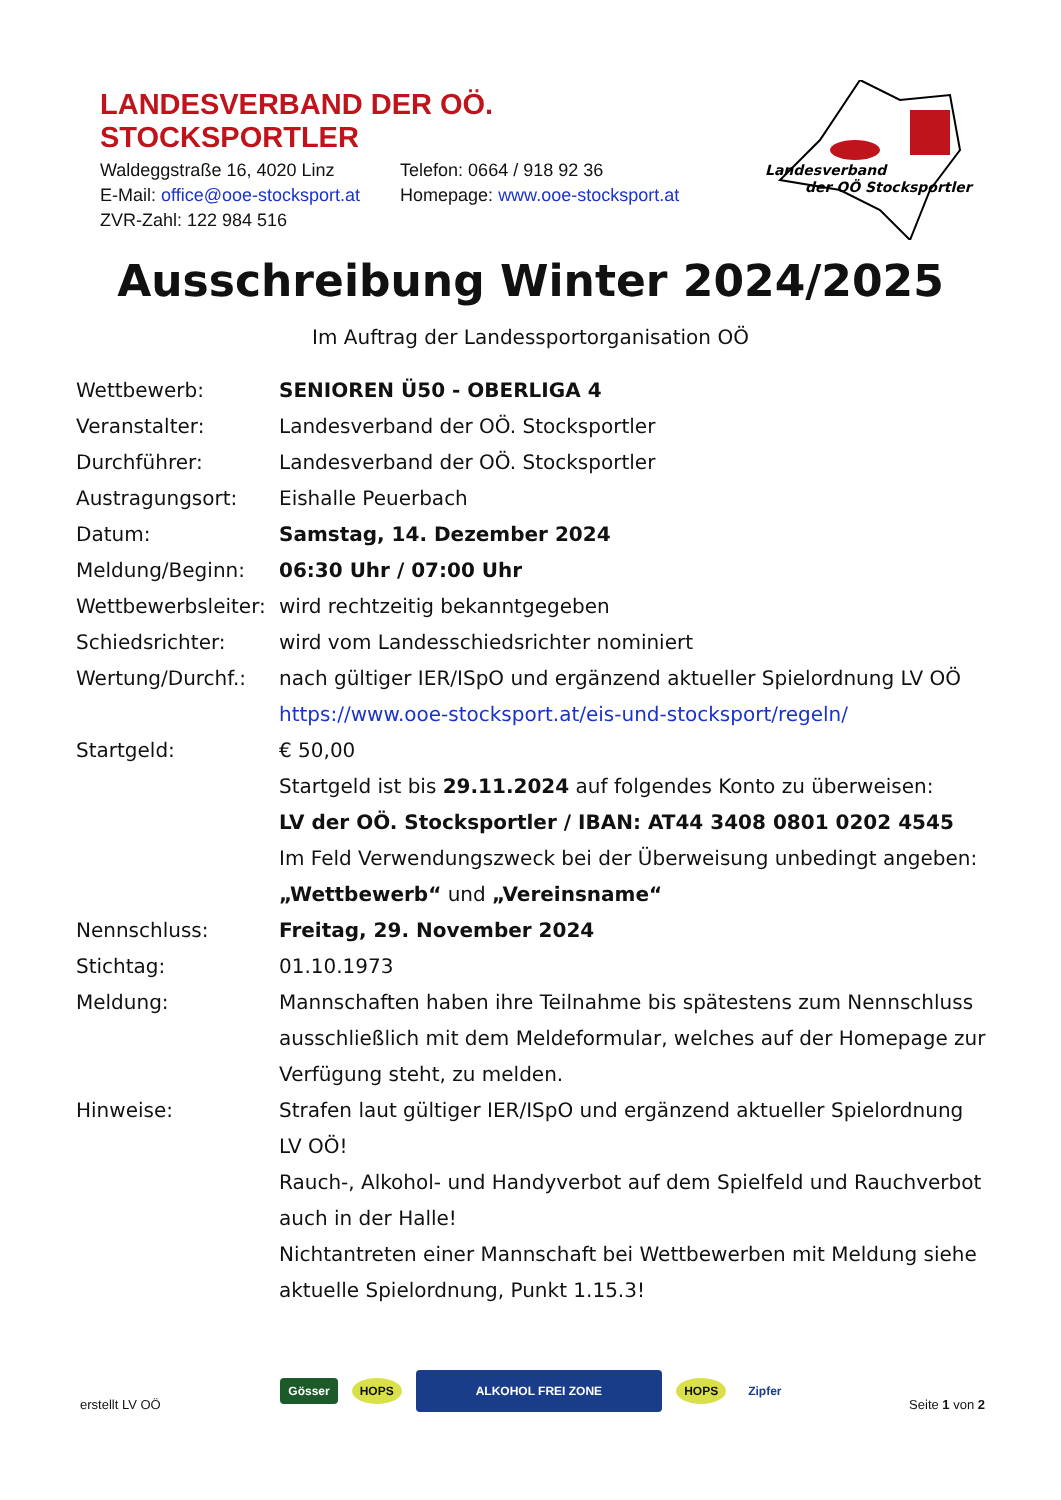LANDESVERBAND DER OÖ. STOCKSPORTLER
| Waldeggstraße 16, 4020 Linz | Telefon: 0664 / 918 92 36 |
| E-Mail: office@ooe-stocksport.at | Homepage: www.ooe-stocksport.at |
| ZVR-Zahl: 122 984 516 | |
Landesverband
der OÖ Stocksportler
Ausschreibung Winter 2024/2025
Im Auftrag der Landessportorganisation OÖ
| Wettbewerb: | SENIOREN Ü50 - OBERLIGA 4 |
| Veranstalter: | Landesverband der OÖ. Stocksportler |
| Durchführer: | Landesverband der OÖ. Stocksportler |
| Austragungsort: | Eishalle Peuerbach |
| Datum: | Samstag, 14. Dezember 2024 |
| Meldung/Beginn: | 06:30 Uhr / 07:00 Uhr |
| Wettbewerbsleiter: | wird rechtzeitig bekanntgegeben |
| Schiedsrichter: | wird vom Landesschiedsrichter nominiert |
| Wertung/Durchf.: | nach gültiger IER/ISpO und ergänzend aktueller Spielordnung LV OÖ https://www.ooe-stocksport.at/eis-und-stocksport/regeln/ |
| Startgeld: | € 50,00 Startgeld ist bis 29.11.2024 auf folgendes Konto zu überweisen: LV der OÖ. Stocksportler / IBAN: AT44 3408 0801 0202 4545 Im Feld Verwendungszweck bei der Überweisung unbedingt angeben: „Wettbewerb“ und „Vereinsname“ |
| Nennschluss: | Freitag, 29. November 2024 |
| Stichtag: | 01.10.1973 |
| Meldung: | Mannschaften haben ihre Teilnahme bis spätestens zum Nennschluss ausschließlich mit dem Meldeformular, welches auf der Homepage zur Verfügung steht, zu melden. |
| Hinweise: | Strafen laut gültiger IER/ISpO und ergänzend aktueller Spielordnung LV OÖ! Rauch-, Alkohol- und Handyverbot auf dem Spielfeld und Rauchverbot auch in der Halle! Nichtantreten einer Mannschaft bei Wettbewerben mit Meldung siehe aktuelle Spielordnung, Punkt 1.15.3! |
erstellt LV OÖ
Gösser HOPS ALKOHOL FREI ZONE HOPS Zipfer
Seite 1 von 2